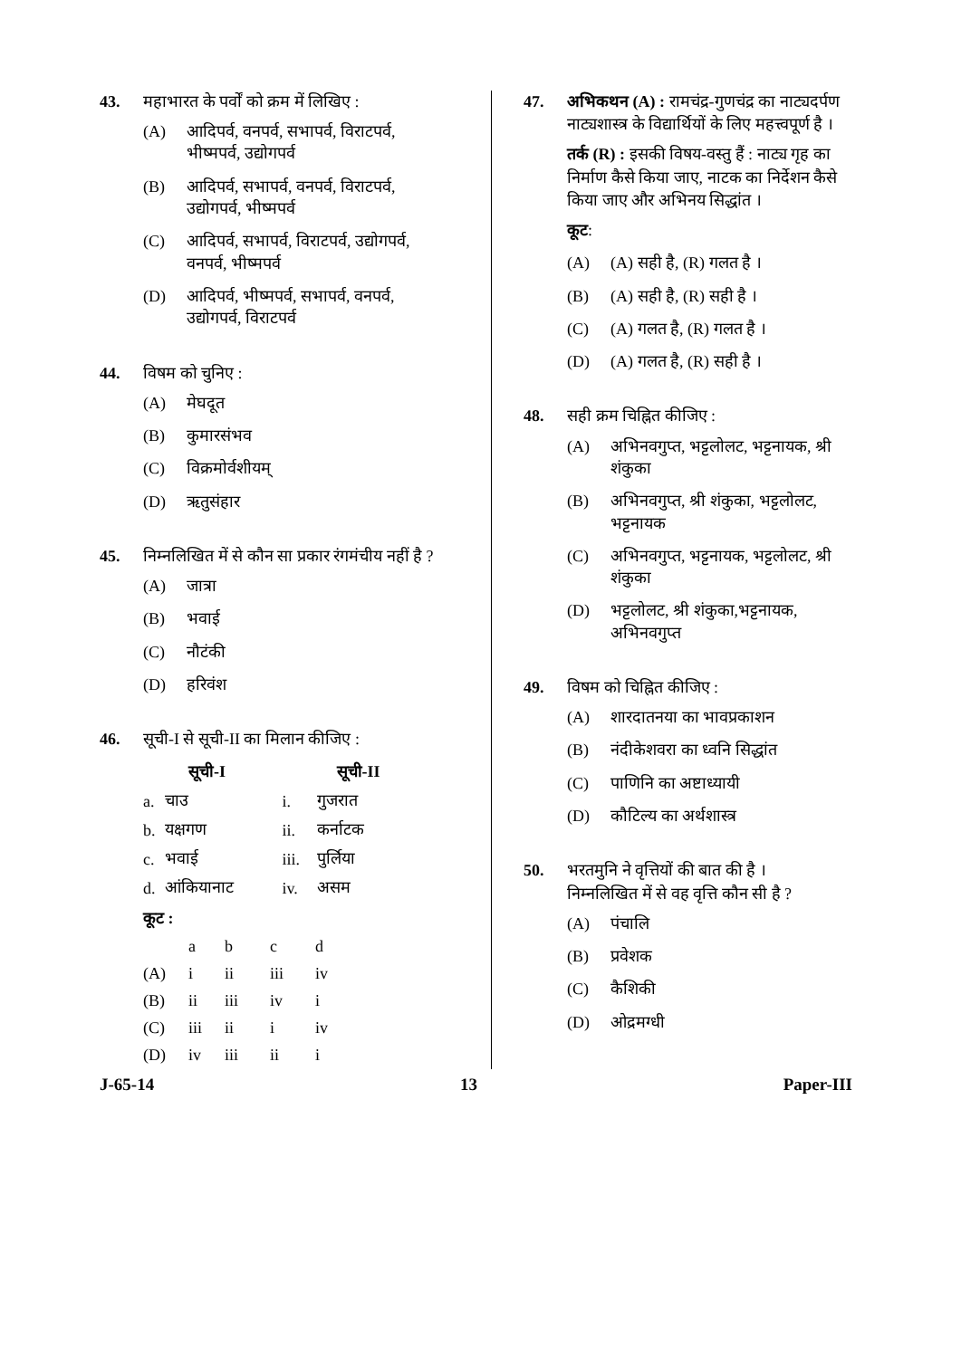43. महाभारत के पर्वों को क्रम में लिखिए :
(A) आदिपर्व, वनपर्व, सभापर्व, विराटपर्व, भीष्मपर्व, उद्योगपर्व
(B) आदिपर्व, सभापर्व, वनपर्व, विराटपर्व, उद्योगपर्व, भीष्मपर्व
(C) आदिपर्व, सभापर्व, विराटपर्व, उद्योगपर्व, वनपर्व, भीष्मपर्व
(D) आदिपर्व, भीष्मपर्व, सभापर्व, वनपर्व, उद्योगपर्व, विराटपर्व
44. विषम को चुनिए :
(A) मेघदूत
(B) कुमारसंभव
(C) विक्रमोर्वशीयम्
(D) ऋतुसंहार
45. निम्नलिखित में से कौन सा प्रकार रंगमंचीय नहीं है ?
(A) जात्रा
(B) भवाई
(C) नौटंकी
(D) हरिवंश
46. सूची-I से सूची-II का मिलान कीजिए :
| सूची-I | | सूची-II | |
| --- | --- | --- | --- |
| a. | चाउ | i. | गुजरात |
| b. | यक्षगण | ii. | कर्नाटक |
| c. | भवाई | iii. | पुर्लिया |
| d. | आंकियानाट | iv. | असम |
कूट :
| | a | b | c | d |
| (A) | i | ii | iii | iv |
| (B) | ii | iii | iv | i |
| (C) | iii | ii | i | iv |
| (D) | iv | iii | ii | i |
47. अभिकथन (A) : रामचंद्र-गुणचंद्र का नाट्यदर्पण नाट्यशास्त्र के विद्यार्थियों के लिए महत्त्वपूर्ण है ।
तर्क (R) : इसकी विषय-वस्तु हैं : नाट्य गृह का निर्माण कैसे किया जाए, नाटक का निर्देशन कैसे किया जाए और अभिनय सिद्धांत ।
कूट :
(A) (A) सही है, (R) गलत है ।
(B) (A) सही है, (R) सही है ।
(C) (A) गलत है, (R) गलत है ।
(D) (A) गलत है, (R) सही है ।
48. सही क्रम चिह्नित कीजिए :
(A) अभिनवगुप्त, भट्टलोलट, भट्टनायक, श्री शंकुका
(B) अभिनवगुप्त, श्री शंकुका, भट्टलोलट, भट्टनायक
(C) अभिनवगुप्त, भट्टनायक, भट्टलोलट, श्री शंकुका
(D) भट्टलोलट, श्री शंकुका,भट्टनायक, अभिनवगुप्त
49. विषम को चिह्नित कीजिए :
(A) शारदातनया का भावप्रकाशन
(B) नंदीकेशवरा का ध्वनि सिद्धांत
(C) पाणिनि का अष्टाध्यायी
(D) कौटिल्य का अर्थशास्त्र
50. भरतमुनि ने वृत्तियों की बात की है ।
निम्नलिखित में से वह वृत्ति कौन सी है ?
(A) पंचालि
(B) प्रवेशक
(C) कैशिकी
(D) ओद्रमग्धी
J-65-14 13 Paper-III